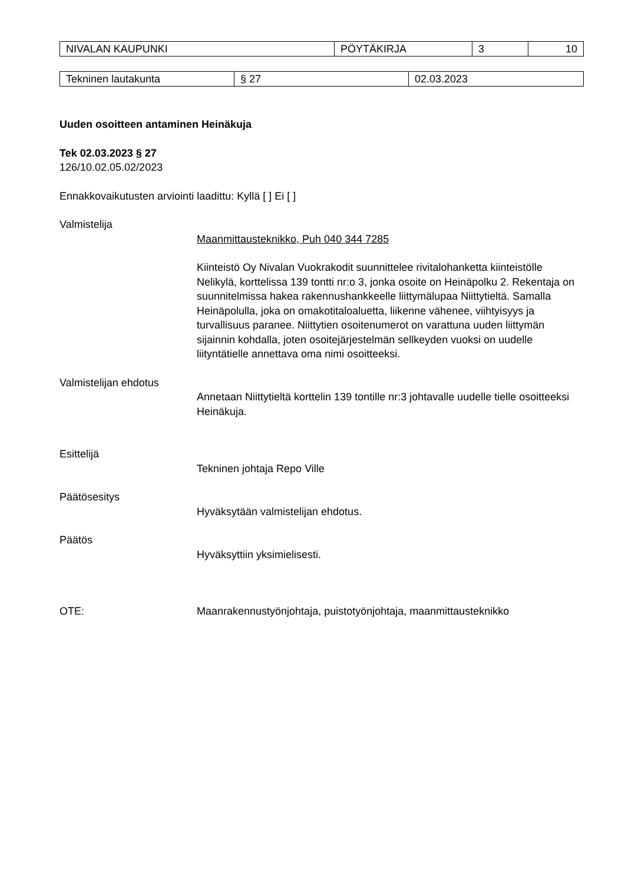| NIVALAN KAUPUNKI | PÖYTÄKIRJA | 3 | 10 |
| Tekninen lautakunta | § 27 | 02.03.2023 |
Uuden osoitteen antaminen Heinäkuja
Tek 02.03.2023 § 27
126/10.02.05.02/2023
Ennakkovaikutusten arviointi laadittu: Kyllä [ ] Ei [ ]
Valmistelija
Maanmittausteknikko, Puh 040 344 7285
Kiinteistö Oy Nivalan Vuokrakodit suunnittelee rivitalohanketta kiinteistölle Nelikylä, korttelissa 139 tontti nr:o 3, jonka osoite on Heinäpolku 2. Rekentaja on suunnitelmissa hakea rakennushankkeelle liittymälupaa Niittytieltä. Samalla Heinäpolulla, joka on omakotitaloaluetta, liikenne vähenee, viihtyisyys ja turvallisuus paranee. Niittytien osoitenumerot on varattuna uuden liittymän sijainnin kohdalla, joten osoitejärjestelmän sellkeyden vuoksi on uudelle liityntätielle annettava oma nimi osoitteeksi.
Valmistelijan ehdotus
Annetaan Niittytieltä korttelin 139 tontille nr:3 johtavalle uudelle tielle osoitteeksi Heinäkuja.
Esittelijä
Tekninen johtaja Repo Ville
Päätösesitys
Hyväksytään valmistelijan ehdotus.
Päätös
Hyväksyttiin yksimielisesti.
OTE: Maanrakennustyönjohtaja, puistotyönjohtaja, maanmittausteknikko